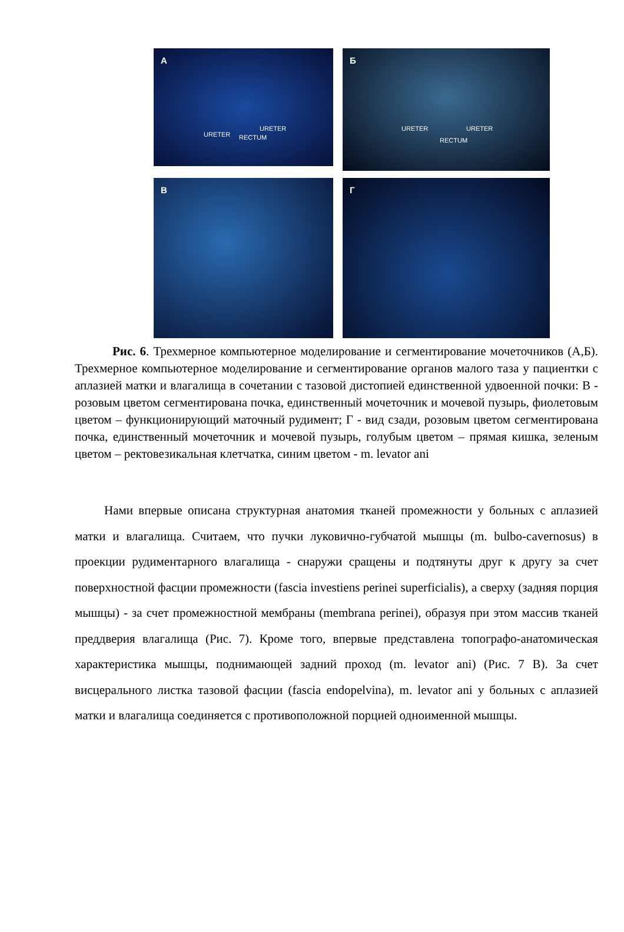А
URETER
URETER
RECTUM
Б
URETER URETER
RECTUM
В
Г
Рис. 6. Трехмерное компьютерное моделирование и сегментирование мочеточников (А,Б). Трехмерное компьютерное моделирование и сегментирование органов малого таза у пациентки с аплазией матки и влагалища в сочетании с тазовой дистопией единственной удвоенной почки: В - розовым цветом сегментирована почка, единственный мочеточник и мочевой пузырь, фиолетовым цветом – функционирующий маточный рудимент; Г - вид сзади, розовым цветом сегментирована почка, единственный мочеточник и мочевой пузырь, голубым цветом – прямая кишка, зеленым цветом – ректовезикальная клетчатка, синим цветом - m. levator ani
Нами впервые описана структурная анатомия тканей промежности у больных с аплазией матки и влагалища. Считаем, что пучки луковично-губчатой мышцы (m. bulbo-cavernosus) в проекции рудиментарного влагалища - снаружи сращены и подтянуты друг к другу за счет поверхностной фасции промежности (fascia investiens perinei superficialis), а сверху (задняя порция мышцы) - за счет промежностной мембраны (membrana perinei), образуя при этом массив тканей преддверия влагалища (Рис. 7). Кроме того, впервые представлена топографо-анатомическая характеристика мышцы, поднимающей задний проход (m. levator ani) (Рис. 7 В). За счет висцерального листка тазовой фасции (fascia endopelvina), m. levator ani у больных с аплазией матки и влагалища соединяется с противоположной порцией одноименной мышцы.